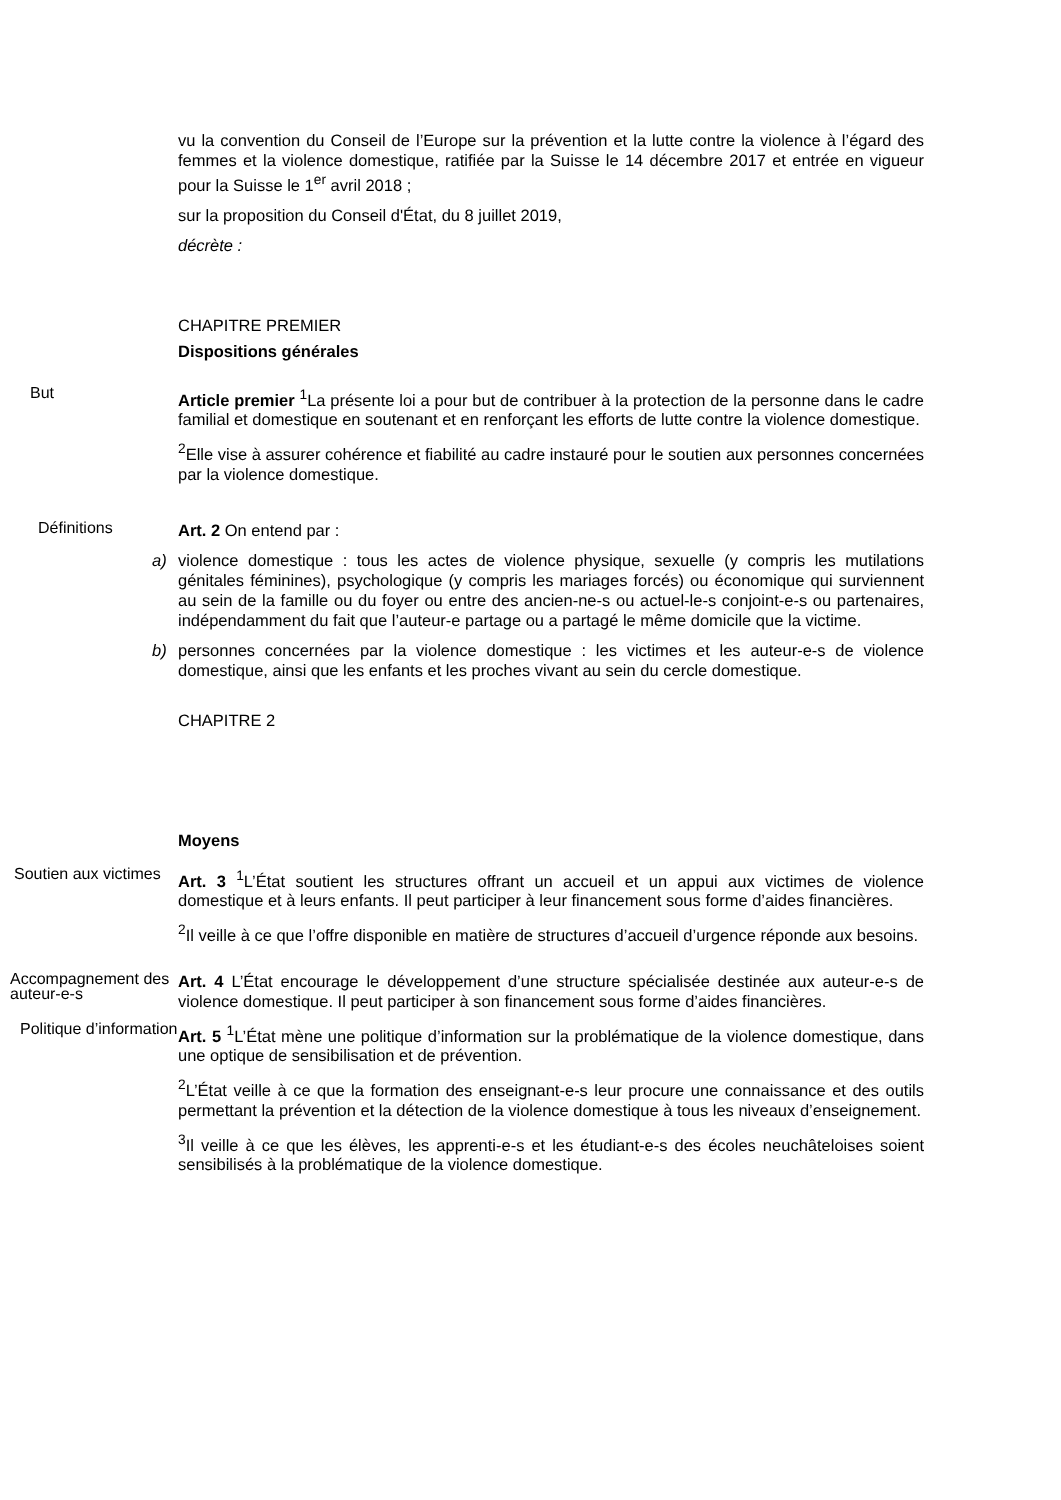vu la convention du Conseil de l’Europe sur la prévention et la lutte contre la violence à l’égard des femmes et la violence domestique, ratifiée par la Suisse le 14 décembre 2017 et entrée en vigueur pour la Suisse le 1<sup>er</sup> avril 2018 ;
sur la proposition du Conseil d'État, du 8 juillet 2019,
décrète :
CHAPITRE PREMIER
Dispositions générales
But
Article premier <sup>1</sup>La présente loi a pour but de contribuer à la protection de la personne dans le cadre familial et domestique en soutenant et en renforçant les efforts de lutte contre la violence domestique.
<sup>2</sup> Elle vise à assurer cohérence et fiabilité au cadre instauré pour le soutien aux personnes concernées par la violence domestique.
Définitions
Art. 2 On entend par :
a) violence domestique : tous les actes de violence physique, sexuelle (y compris les mutilations génitales féminines), psychologique (y compris les mariages forcés) ou économique qui surviennent au sein de la famille ou du foyer ou entre des ancien-ne-s ou actuel-le-s conjoint-e-s ou partenaires, indépendamment du fait que l’auteur-e partage ou a partagé le même domicile que la victime.
b) personnes concernées par la violence domestique : les victimes et les auteur-e-s de violence domestique, ainsi que les enfants et les proches vivant au sein du cercle domestique.
CHAPITRE 2
Moyens
Soutien aux victimes
Art. 3 <sup>1</sup>L’État soutient les structures offrant un accueil et un appui aux victimes de violence domestique et à leurs enfants. Il peut participer à leur financement sous forme d’aides financières.
<sup>2</sup> Il veille à ce que l’offre disponible en matière de structures d’accueil d’urgence réponde aux besoins.
Accompagnement des auteur-e-s
Art. 4 L’État encourage le développement d’une structure spécialisée destinée aux auteur-e-s de violence domestique. Il peut participer à son financement sous forme d’aides financières.
Politique d’information
Art. 5 <sup>1</sup>L’État mène une politique d’information sur la problématique de la violence domestique, dans une optique de sensibilisation et de prévention.
<sup>2</sup> L’État veille à ce que la formation des enseignant-e-s leur procure une connaissance et des outils permettant la prévention et la détection de la violence domestique à tous les niveaux d’enseignement.
<sup>3</sup> Il veille à ce que les élèves, les apprenti-e-s et les étudiant-e-s des écoles neuchâteloises soient sensibilisés à la problématique de la violence domestique.